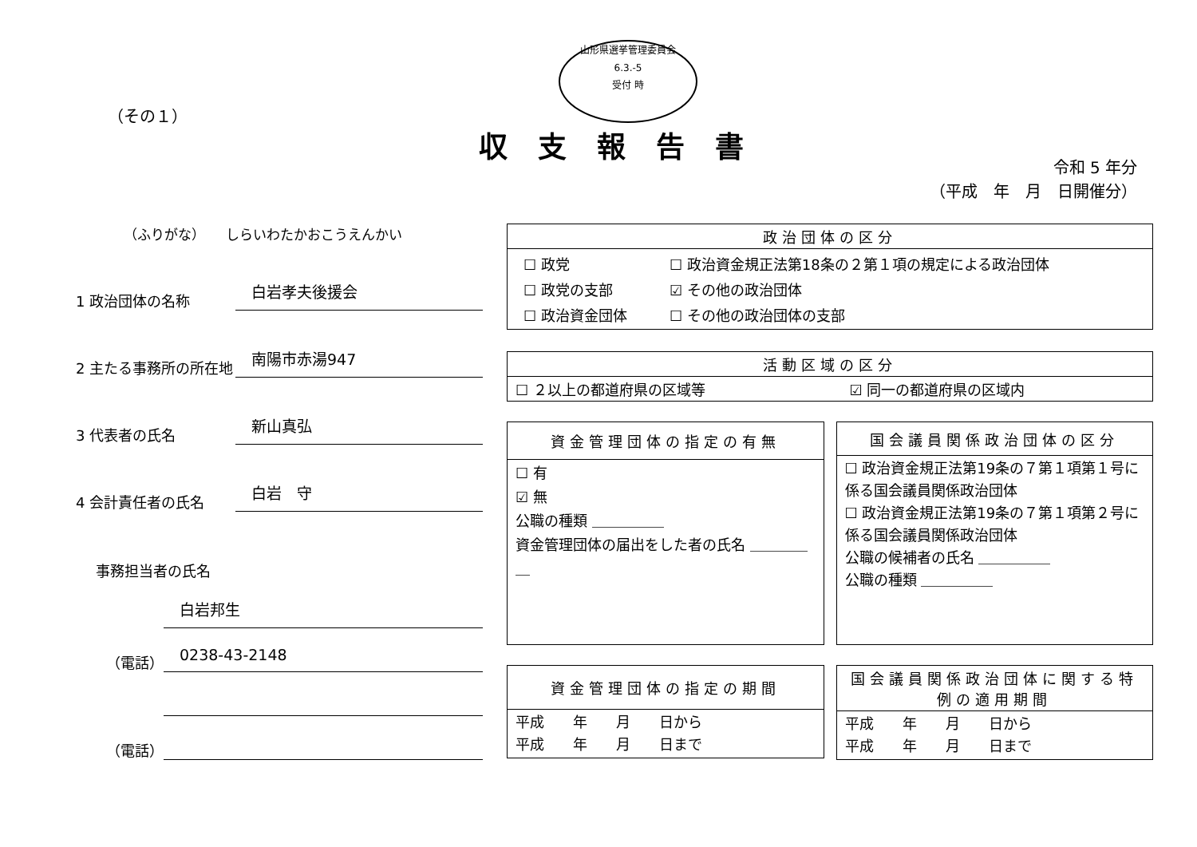（その１）
山形県選挙管理委員会
6.3.-5
受付 時
収支報告書
令和 5 年分
（平成　年　月　日開催分）
（ふりがな）　　しらいわたかおこうえんかい
1 政治団体の名称
白岩孝夫後援会
2 主たる事務所の所在地
南陽市赤湯947
3 代表者の氏名
新山真弘
4 会計責任者の氏名
白岩　守
事務担当者の氏名
白岩邦生
（電話）
0238-43-2148
（電話）
| 政治団体の区分 |
| --- |
| / ☐ 政党 / ☐ 政治資金規正法第18条の２第１項の規定による政治団体 / / ☐ 政党の支部 / ☑ その他の政治団体 / / ☐ 政治資金団体 / ☐ その他の政治団体の支部 / |
| 活動区域の区分 | |
| --- | --- |
| ☐ ２以上の都道府県の区域等 | ☑ 同一の都道府県の区域内 |
| 資金管理団体の指定の有無 |
| --- |
| ☐ 有 ☑ 無 公職の種類 ＿＿＿＿＿ 資金管理団体の届出をした者の氏名 ＿＿＿＿＿ |
| 国会議員関係政治団体の区分 |
| --- |
| ☐ 政治資金規正法第19条の７第１項第１号に係る国会議員関係政治団体 ☐ 政治資金規正法第19条の７第１項第２号に係る国会議員関係政治団体 公職の候補者の氏名 ＿＿＿＿＿ 公職の種類 ＿＿＿＿＿ |
| 資金管理団体の指定の期間 |
| --- |
| 平成 年 月 日から 平成 年 月 日まで |
| 国会議員関係政治団体に関する特例の適用期間 |
| --- |
| 平成 年 月 日から 平成 年 月 日まで |